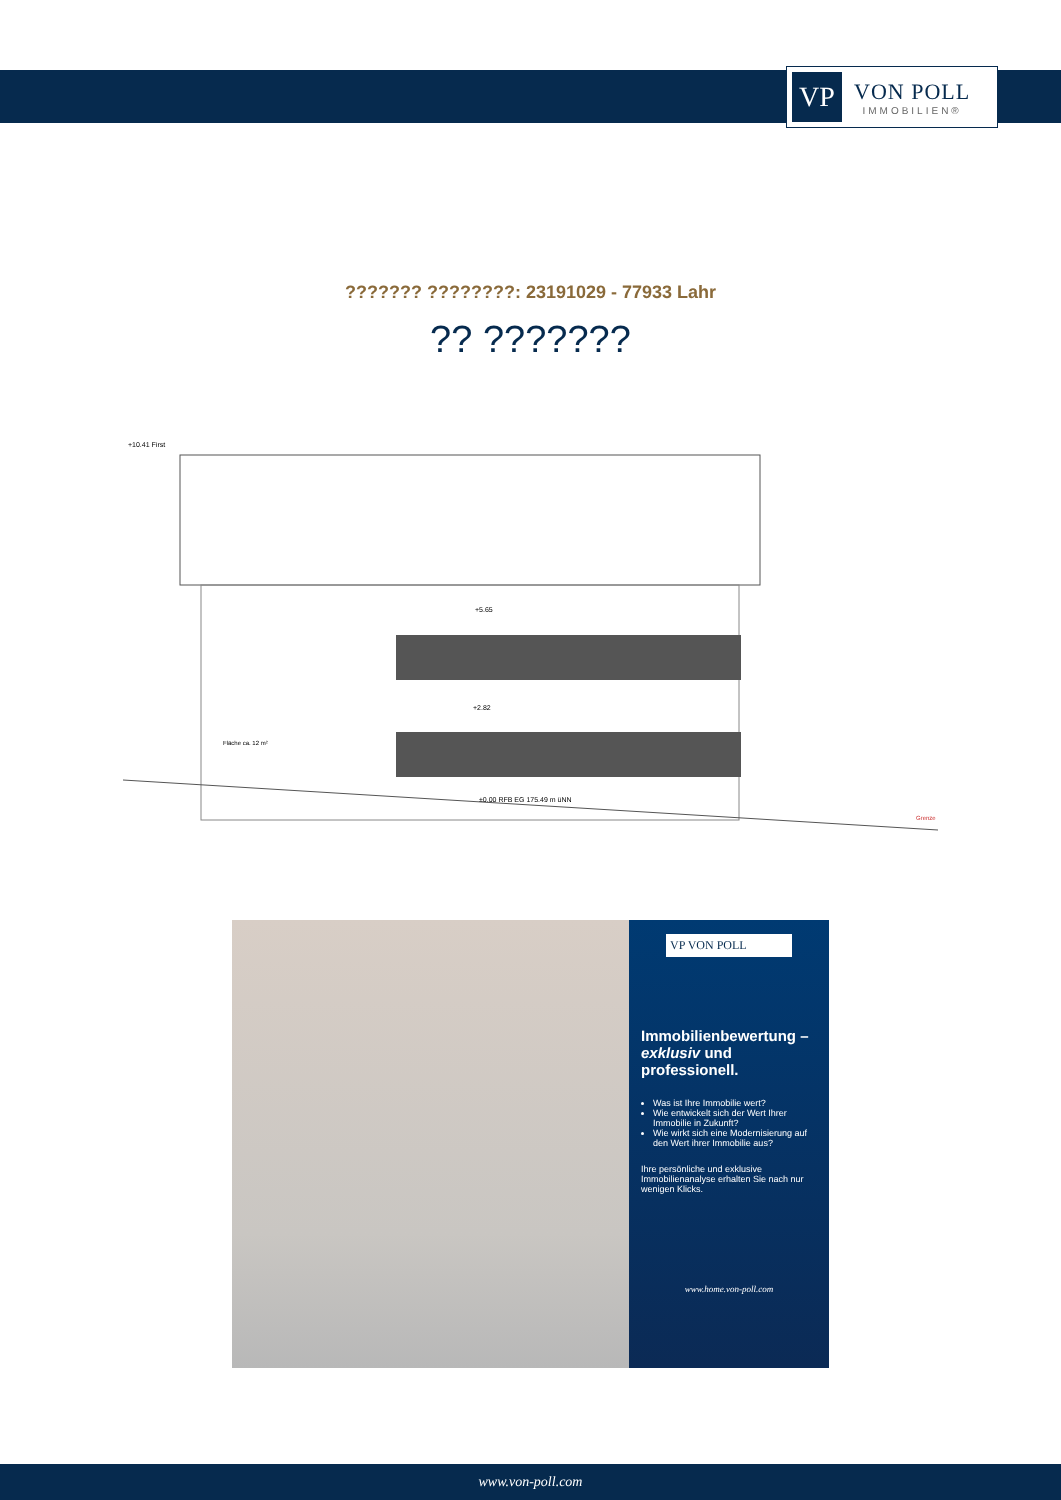VP
VON POLL
IMMOBILIEN®
??????? ????????: 23191029 - 77933 Lahr
?? ???????
+10.41 First
+5.65
+2.82
Fläche ca. 12 m²
±0.00 RFB EG 175.49 m üNN
Grenze
VP VON POLL
Immobilienbewertung – exklusiv und professionell.
Was ist Ihre Immobilie wert?
Wie entwickelt sich der Wert Ihrer Immobilie in Zukunft?
Wie wirkt sich eine Modernisierung auf den Wert ihrer Immobilie aus?
Ihre persönliche und exklusive Immobilienanalyse erhalten Sie nach nur wenigen Klicks.
www.home.von-poll.com
www.von-poll.com